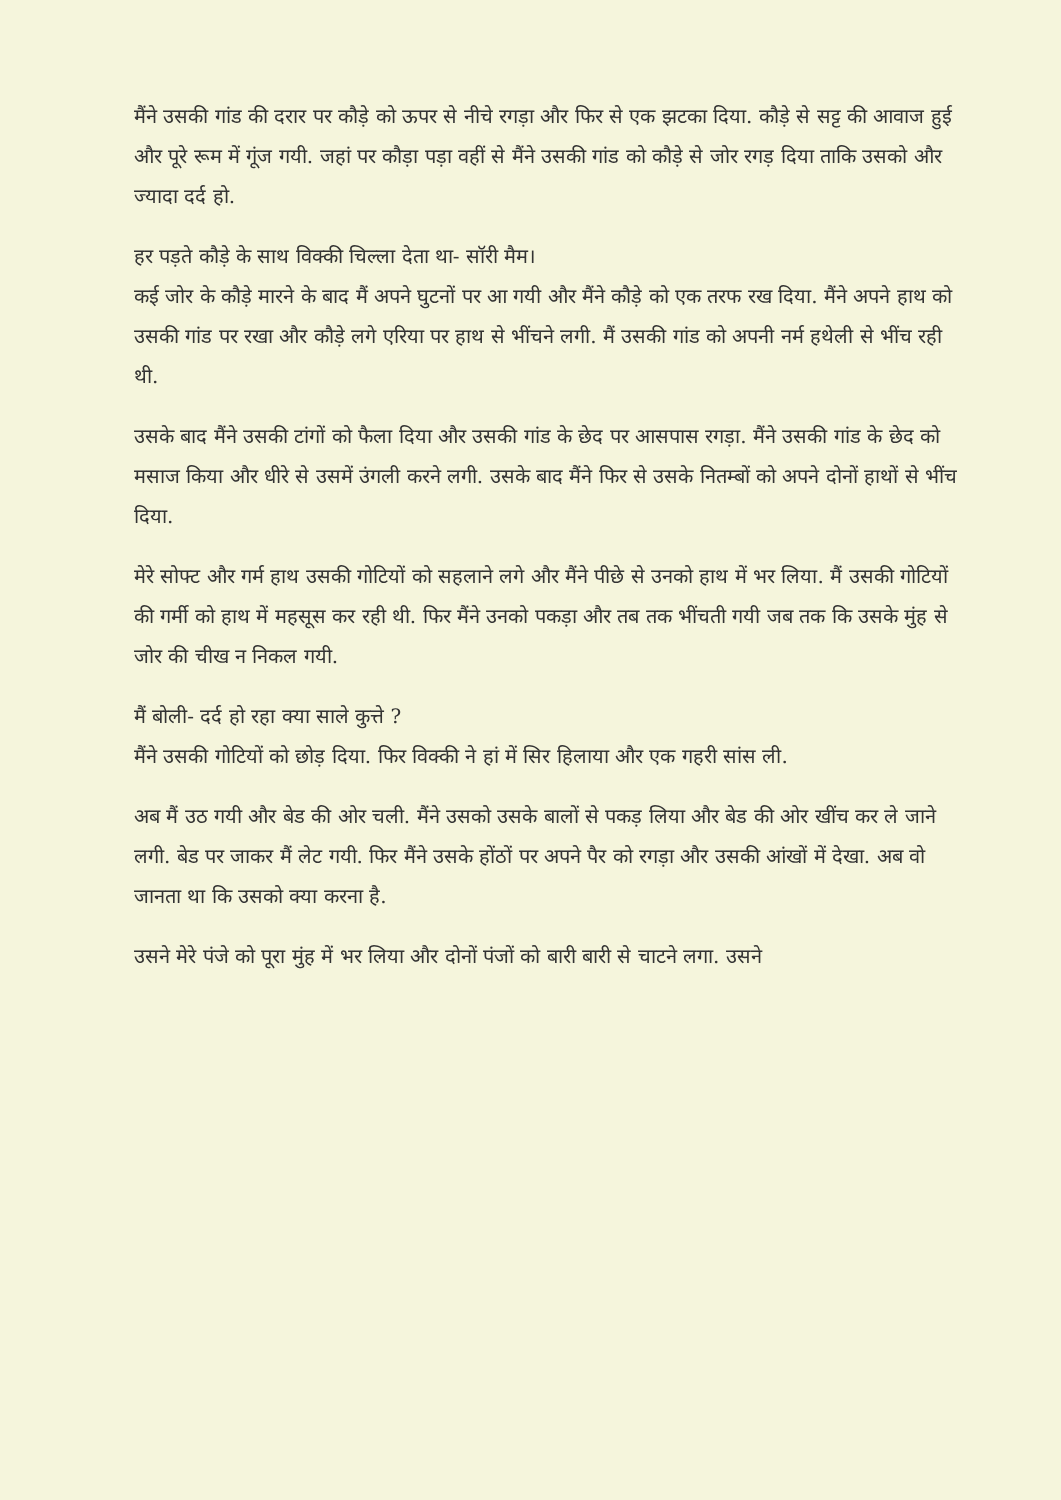मैंने उसकी गांड की दरार पर कौड़े को ऊपर से नीचे रगड़ा और फिर से एक झटका दिया. कौड़े से सट्ट की आवाज हुई और पूरे रूम में गूंज गयी. जहां पर कौड़ा पड़ा वहीं से मैंने उसकी गांड को कौड़े से जोर रगड़ दिया ताकि उसको और ज्यादा दर्द हो.
हर पड़ते कौड़े के साथ विक्की चिल्ला देता था- सॉरी मैम।
कई जोर के कौड़े मारने के बाद मैं अपने घुटनों पर आ गयी और मैंने कौड़े को एक तरफ रख दिया. मैंने अपने हाथ को उसकी गांड पर रखा और कौड़े लगे एरिया पर हाथ से भींचने लगी. मैं उसकी गांड को अपनी नर्म हथेली से भींच रही थी.
उसके बाद मैंने उसकी टांगों को फैला दिया और उसकी गांड के छेद पर आसपास रगड़ा. मैंने उसकी गांड के छेद को मसाज किया और धीरे से उसमें उंगली करने लगी. उसके बाद मैंने फिर से उसके नितम्बों को अपने दोनों हाथों से भींच दिया.
मेरे सोफ्ट और गर्म हाथ उसकी गोटियों को सहलाने लगे और मैंने पीछे से उनको हाथ में भर लिया. मैं उसकी गोटियों की गर्मी को हाथ में महसूस कर रही थी. फिर मैंने उनको पकड़ा और तब तक भींचती गयी जब तक कि उसके मुंह से जोर की चीख न निकल गयी.
मैं बोली- दर्द हो रहा क्या साले कुत्ते ?
मैंने उसकी गोटियों को छोड़ दिया. फिर विक्की ने हां में सिर हिलाया और एक गहरी सांस ली.
अब मैं उठ गयी और बेड की ओर चली. मैंने उसको उसके बालों से पकड़ लिया और बेड की ओर खींच कर ले जाने लगी. बेड पर जाकर मैं लेट गयी. फिर मैंने उसके होंठों पर अपने पैर को रगड़ा और उसकी आंखों में देखा. अब वो जानता था कि उसको क्या करना है.
उसने मेरे पंजे को पूरा मुंह में भर लिया और दोनों पंजों को बारी बारी से चाटने लगा. उसने